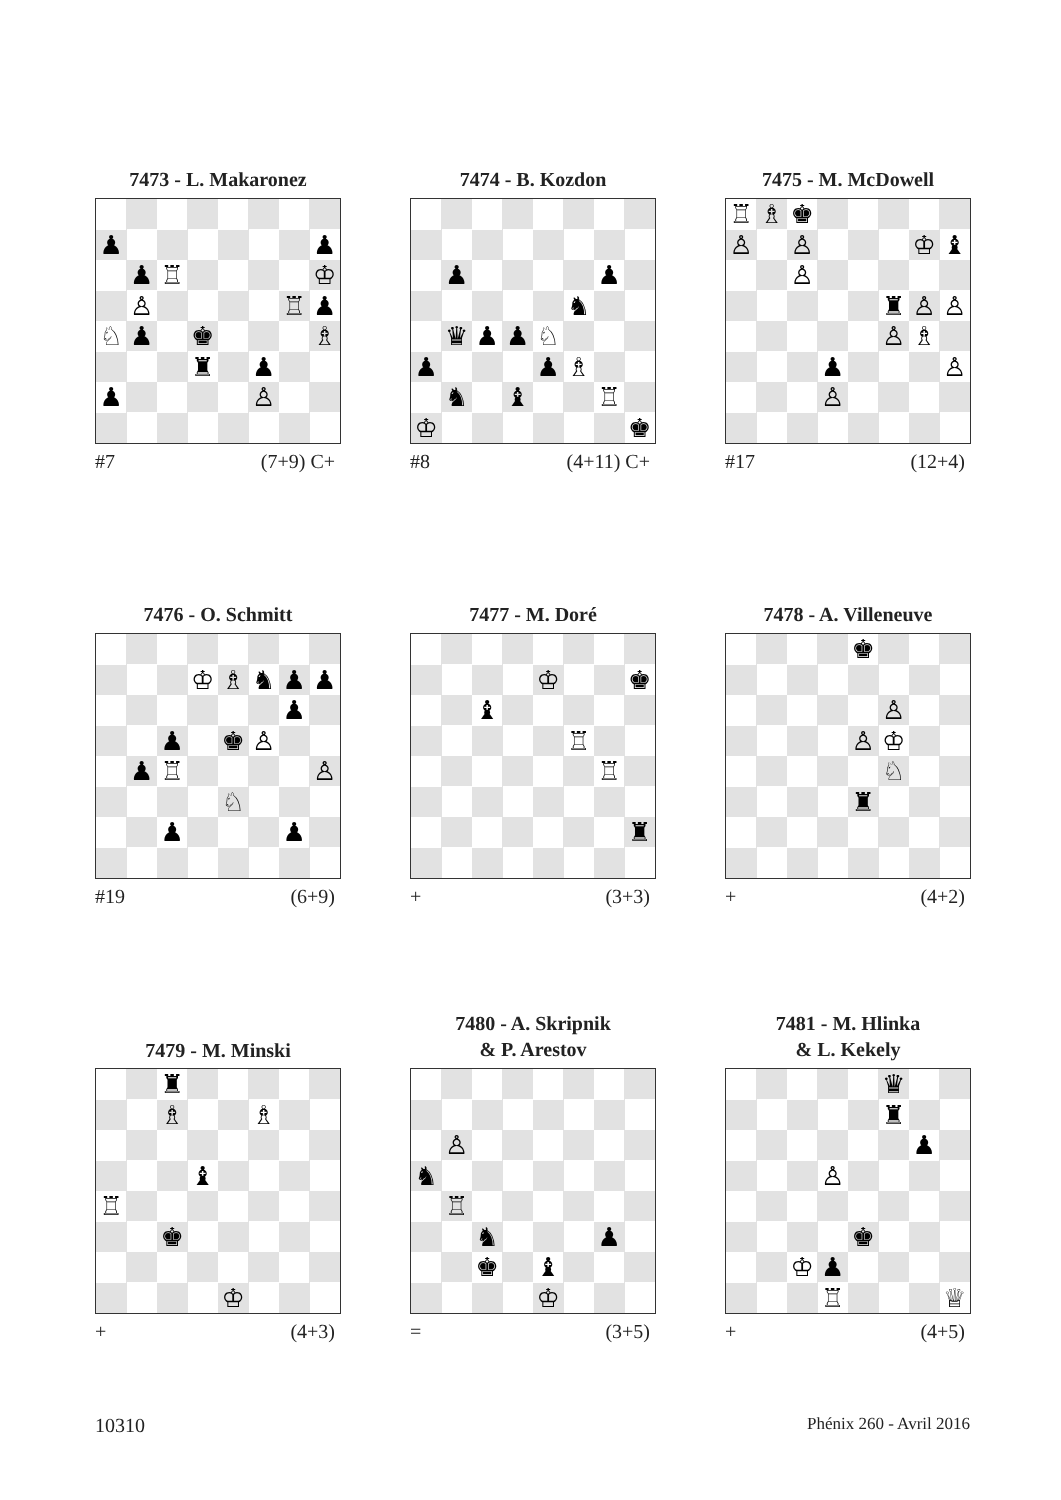7473 - L. Makaronez
♟ ♟
♟ ♖ ♔
♙ ♖ ♟
♘ ♟ ♚ ♗
♜ ♟
♟ ♙
#7 (7+9) C+
7474 - B. Kozdon
♟ ♟
♞
♛ ♟ ♟ ♘
♟ ♟ ♗
♞ ♝ ♖
♔ ♚
#8 (4+11) C+
7475 - M. McDowell
♖ ♗ ♚
♙ ♙ ♔ ♝
♙
♜ ♙ ♙
♙ ♗
♟ ♙
♙
#17 (12+4)
7476 - O. Schmitt
♔ ♗ ♞ ♟ ♟
♟
♟ ♚ ♙
♟ ♖ ♙
♘
♟ ♟
#19 (6+9)
7477 - M. Doré
♔ ♚
♝
♖
♖
♜
+ (3+3)
7478 - A. Villeneuve
♚
♙
♙ ♔
♘
♜
+ (4+2)
7479 - M. Minski
♜
♗ ♗
♝
♖
♚
♔
+ (4+3)
7480 - A. Skripnik
& P. Arestov
♙
♞
♖
♞ ♟
♚ ♝
♔
= (3+5)
7481 - M. Hlinka
& L. Kekely
♛
♜
♟
♙
♚
♔ ♟
♖ ♕
+ (4+5)
10310 Phénix 260 - Avril 2016